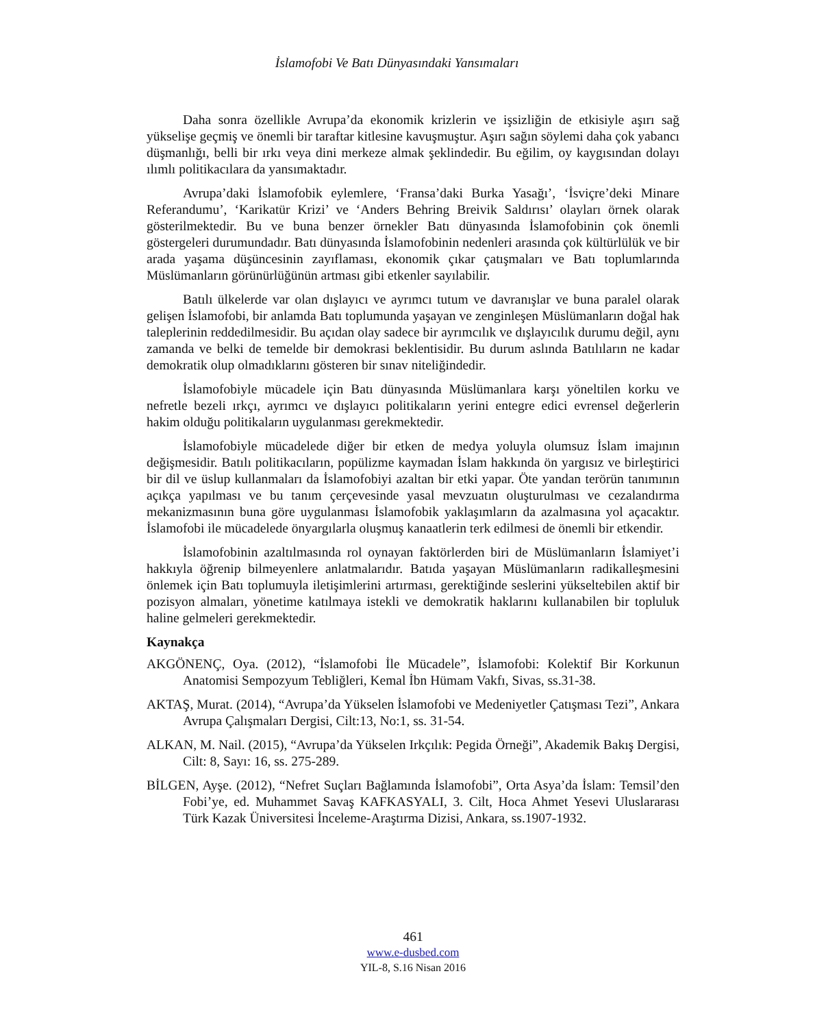İslamofobi Ve Batı Dünyasındaki Yansımaları
Daha sonra özellikle Avrupa’da ekonomik krizlerin ve işsizliğin de etkisiyle aşırı sağ yükselişe geçmiş ve önemli bir taraftar kitlesine kavuşmuştur. Aşırı sağın söylemi daha çok yabancı düşmanlığı, belli bir ırkı veya dini merkeze almak şeklindedir. Bu eğilim, oy kaygısından dolayı ılımlı politikacılara da yansımaktadır.
Avrupa’daki İslamofobik eylemlere, ‘Fransa’daki Burka Yasağı’, ‘İsviçre’deki Minare Referandumu’, ‘Karikatür Krizi’ ve ‘Anders Behring Breivik Saldırısı’ olayları örnek olarak gösterilmektedir. Bu ve buna benzer örnekler Batı dünyasında İslamofobinin çok önemli göstergeleri durumundadır. Batı dünyasında İslamofobinin nedenleri arasında çok kültürlülük ve bir arada yaşama düşüncesinin zayıflaması, ekonomik çıkar çatışmaları ve Batı toplumlarında Müslümanların görünürlüğünün artması gibi etkenler sayılabilir.
Batılı ülkelerde var olan dışlayıcı ve ayrımcı tutum ve davranışlar ve buna paralel olarak gelişen İslamofobi, bir anlamda Batı toplumunda yaşayan ve zenginleşen Müslümanların doğal hak taleplerinin reddedilmesidir. Bu açıdan olay sadece bir ayrımcılık ve dışlayıcılık durumu değil, aynı zamanda ve belki de temelde bir demokrasi beklentisidir. Bu durum aslında Batılıların ne kadar demokratik olup olmadıklarını gösteren bir sınav niteliğindedir.
İslamofobiyle mücadele için Batı dünyasında Müslümanlara karşı yöneltilen korku ve nefretle bezeli ırkçı, ayrımcı ve dışlayıcı politikaların yerini entegre edici evrensel değerlerin hakim olduğu politikaların uygulanması gerekmektedir.
İslamofobiyle mücadelede diğer bir etken de medya yoluyla olumsuz İslam imajının değişmesidir. Batılı politikacıların, popülizme kaymadan İslam hakkında ön yargısız ve birleştirici bir dil ve üslup kullanmaları da İslamofobiyi azaltan bir etki yapar. Öte yandan terörün tanımının açıkça yapılması ve bu tanım çerçevesinde yasal mevzuatın oluşturulması ve cezalandırma mekanizmasının buna göre uygulanması İslamofobik yaklaşımların da azalmasına yol açacaktır. İslamofobi ile mücadelede önyargılarla oluşmuş kanaatlerin terk edilmesi de önemli bir etkendir.
İslamofobinin azaltılmasında rol oynayan faktörlerden biri de Müslümanların İslamiyet’i hakkıyla öğrenip bilmeyenlere anlatmalarıdır. Batıda yaşayan Müslümanların radikalleşmesini önlemek için Batı toplumuyla iletişimlerini artırması, gerektiğinde seslerini yükseltebilen aktif bir pozisyon almaları, yönetime katılmaya istekli ve demokratik haklarını kullanabilen bir topluluk haline gelmeleri gerekmektedir.
Kaynakça
AKGÖNENÇ, Oya. (2012), “İslamofobi İle Mücadele”, İslamofobi: Kolektif Bir Korkunun Anatomisi Sempozyum Tebliğleri, Kemal İbn Hümam Vakfı, Sivas, ss.31-38.
AKTAŞ, Murat. (2014), “Avrupa’da Yükselen İslamofobi ve Medeniyetler Çatışması Tezi”, Ankara Avrupa Çalışmaları Dergisi, Cilt:13, No:1, ss. 31-54.
ALKAN, M. Nail. (2015), “Avrupa’da Yükselen Irkçılık: Pegida Örneği”, Akademik Bakış Dergisi, Cilt: 8, Sayı: 16, ss. 275-289.
BİLGEN, Ayşe. (2012), “Nefret Suçları Bağlamında İslamofobi”, Orta Asya’da İslam: Temsil’den Fobi’ye, ed. Muhammet Savaş KAFKASYALI, 3. Cilt, Hoca Ahmet Yesevi Uluslararası Türk Kazak Üniversitesi İnceleme-Araştırma Dizisi, Ankara, ss.1907-1932.
461
www.e-dusbed.com
YIL-8, S.16 Nisan 2016